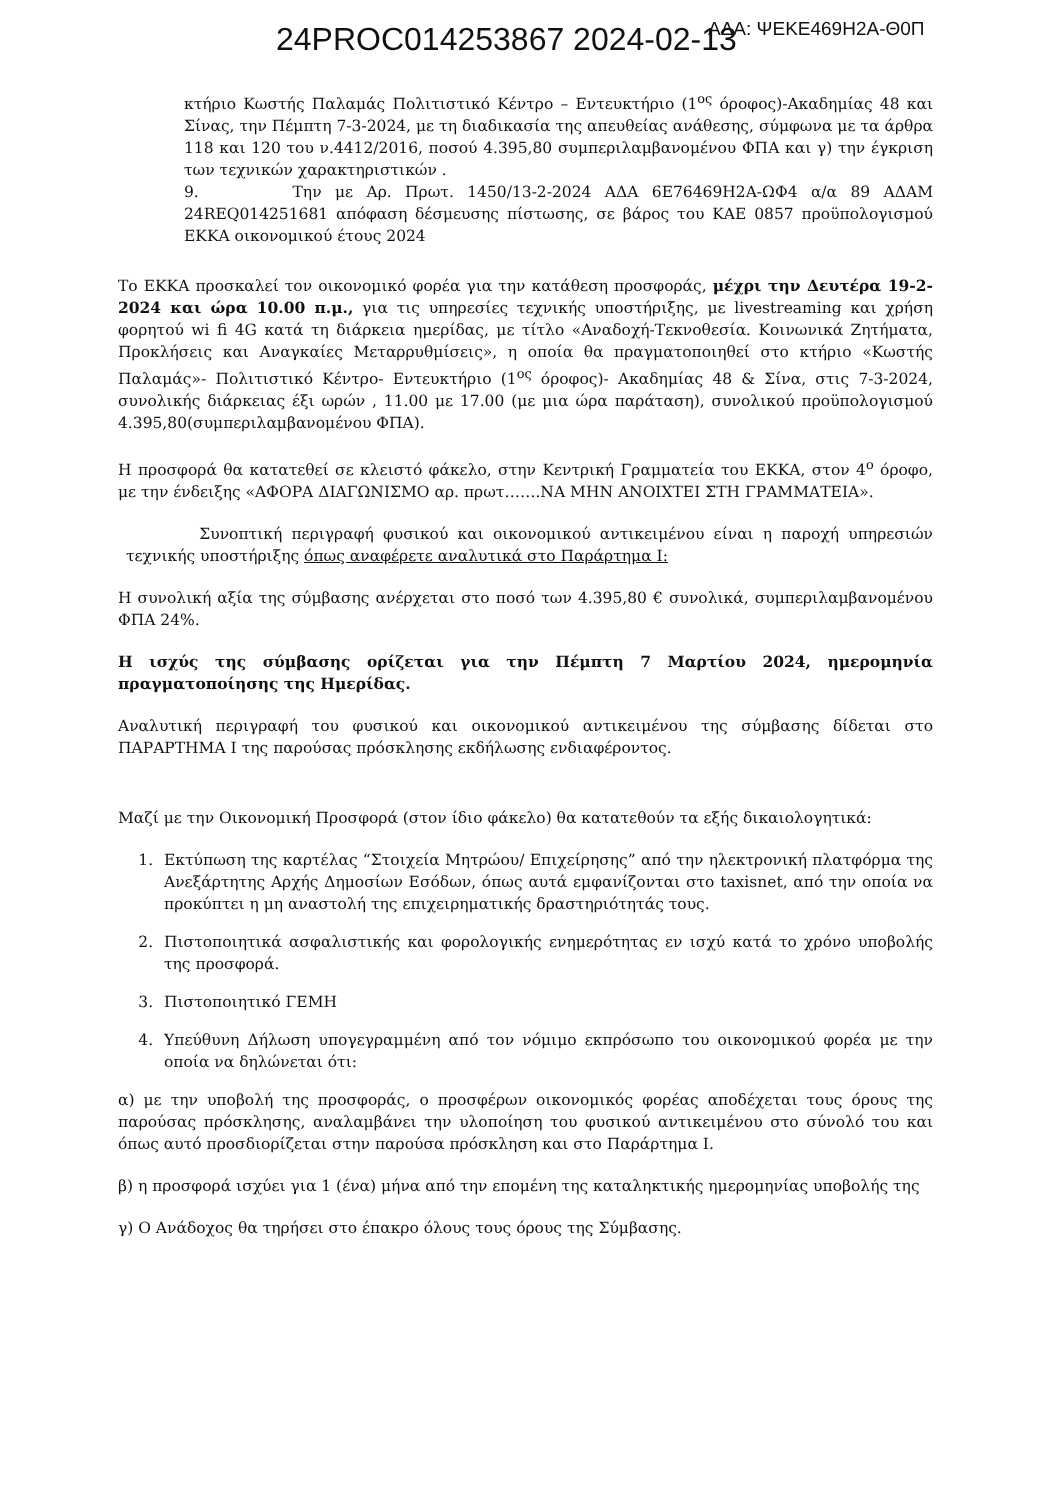ΑΔΑ: ΨΕΚΕ469Η2Α-Θ0Π 24PROC014253867 2024-02-13
κτήριο Κωστής Παλαμάς Πολιτιστικό Κέντρο – Εντευκτήριο (1<sup>ος</sup> όροφος)-Ακαδημίας 48 και Σίνας, την Πέμπτη 7-3-2024, με τη διαδικασία της απευθείας ανάθεσης, σύμφωνα με τα άρθρα 118 και 120 του ν.4412/2016, ποσού 4.395,80 συμπεριλαμβανομένου ΦΠΑ και γ) την έγκριση των τεχνικών χαρακτηριστικών .
9. Την με Αρ. Πρωτ. 1450/13-2-2024 ΑΔΑ 6Ε76469Η2Α-ΩΦ4 α/α 89 ΑΔΑΜ 24REQ014251681 απόφαση δέσμευσης πίστωσης, σε βάρος του ΚΑΕ 0857 προϋπολογισμού ΕΚΚΑ οικονομικού έτους 2024
Το ΕΚΚΑ προσκαλεί τον οικονομικό φορέα για την κατάθεση προσφοράς, μέχρι την Δευτέρα 19-2-2024 και ώρα 10.00 π.μ., για τις υπηρεσίες τεχνικής υποστήριξης, με livestreaming και χρήση φορητού wi fi 4G κατά τη διάρκεια ημερίδας, με τίτλο «Αναδοχή-Τεκνοθεσία. Κοινωνικά Ζητήματα, Προκλήσεις και Αναγκαίες Μεταρρυθμίσεις», η οποία θα πραγματοποιηθεί στο κτήριο «Κωστής Παλαμάς»- Πολιτιστικό Κέντρο- Εντευκτήριο (1<sup>ος</sup> όροφος)- Ακαδημίας 48 & Σίνα, στις 7-3-2024, συνολικής διάρκειας έξι ωρών , 11.00 με 17.00 (με μια ώρα παράταση), συνολικού προϋπολογισμού 4.395,80(συμπεριλαμβανομένου ΦΠΑ).
Η προσφορά θα κατατεθεί σε κλειστό φάκελο, στην Κεντρική Γραμματεία του ΕΚΚΑ, στον 4<sup>ο</sup> όροφο, με την ένδειξης «ΑΦΟΡΑ ΔΙΑΓΩΝΙΣΜΟ αρ. πρωτ…….ΝΑ ΜΗΝ ΑΝΟΙΧΤΕΙ ΣΤΗ ΓΡΑΜΜΑΤΕΙΑ».
Συνοπτική περιγραφή φυσικού και οικονομικού αντικειμένου είναι η παροχή υπηρεσιών τεχνικής υποστήριξης όπως αναφέρετε αναλυτικά στο Παράρτημα Ι:
Η συνολική αξία της σύμβασης ανέρχεται στο ποσό των 4.395,80 € συνολικά, συμπεριλαμβανομένου ΦΠΑ 24%.
Η ισχύς της σύμβασης ορίζεται για την Πέμπτη 7 Μαρτίου 2024, ημερομηνία πραγματοποίησης της Ημερίδας.
Αναλυτική περιγραφή του φυσικού και οικονομικού αντικειμένου της σύμβασης δίδεται στο ΠΑΡΑΡΤΗΜΑ Ι της παρούσας πρόσκλησης εκδήλωσης ενδιαφέροντος.
Μαζί με την Οικονομική Προσφορά (στον ίδιο φάκελο) θα κατατεθούν τα εξής δικαιολογητικά:
1. Εκτύπωση της καρτέλας “Στοιχεία Μητρώου/ Επιχείρησης” από την ηλεκτρονική πλατφόρμα της Ανεξάρτητης Αρχής Δημοσίων Εσόδων, όπως αυτά εμφανίζονται στο taxisnet, από την οποία να προκύπτει η μη αναστολή της επιχειρηματικής δραστηριότητάς τους.
2. Πιστοποιητικά ασφαλιστικής και φορολογικής ενημερότητας εν ισχύ κατά το χρόνο υποβολής της προσφορά.
3. Πιστοποιητικό ΓΕΜΗ
4. Υπεύθυνη Δήλωση υπογεγραμμένη από τον νόμιμο εκπρόσωπο του οικονομικού φορέα με την οποία να δηλώνεται ότι:
α) με την υποβολή της προσφοράς, ο προσφέρων οικονομικός φορέας αποδέχεται τους όρους της παρούσας πρόσκλησης, αναλαμβάνει την υλοποίηση του φυσικού αντικειμένου στο σύνολό του και όπως αυτό προσδιορίζεται στην παρούσα πρόσκληση και στο Παράρτημα Ι.
β) η προσφορά ισχύει για 1 (ένα) μήνα από την επομένη της καταληκτικής ημερομηνίας υποβολής της
γ) Ο Ανάδοχος θα τηρήσει στο έπακρο όλους τους όρους της Σύμβασης.